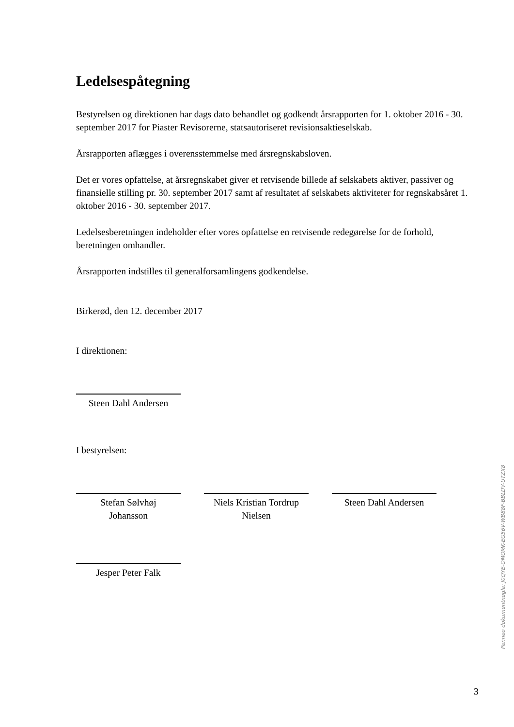Ledelsespåtegning
Bestyrelsen og direktionen har dags dato behandlet og godkendt årsrapporten for 1. oktober 2016 - 30. september 2017 for Piaster Revisorerne, statsautoriseret revisionsaktieselskab.
Årsrapporten aflægges i overensstemmelse med årsregnskabsloven.
Det er vores opfattelse, at årsregnskabet giver et retvisende billede af selskabets aktiver, passiver og finansielle stilling pr. 30. september 2017 samt af resultatet af selskabets aktiviteter for regnskabsåret 1. oktober 2016 - 30. september 2017.
Ledelsesberetningen indeholder efter vores opfattelse en retvisende redegørelse for de forhold, beretningen omhandler.
Årsrapporten indstilles til generalforsamlingens godkendelse.
Birkerød, den 12. december 2017
I direktionen:
Steen Dahl Andersen
I bestyrelsen:
Stefan Sølvhøj
Johansson
Niels Kristian Tordrup
Nielsen
Steen Dahl Andersen
Jesper Peter Falk
Penneo dokumentnøgle: J0QYE-OMOMK-EG56V-WB88F-BBLDV-UTZX8
3